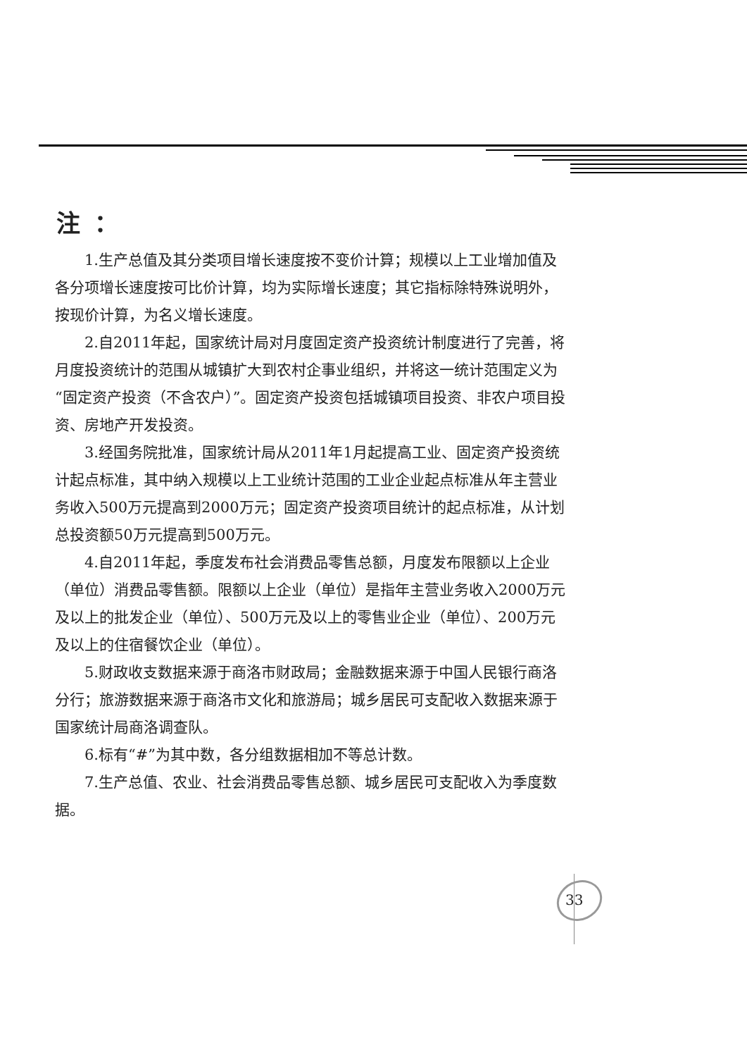注：
1.生产总值及其分类项目增长速度按不变价计算；规模以上工业增加值及各分项增长速度按可比价计算，均为实际增长速度；其它指标除特殊说明外，按现价计算，为名义增长速度。
2.自2011年起，国家统计局对月度固定资产投资统计制度进行了完善，将月度投资统计的范围从城镇扩大到农村企事业组织，并将这一统计范围定义为“固定资产投资（不含农户）”。固定资产投资包括城镇项目投资、非农户项目投资、房地产开发投资。
3.经国务院批准，国家统计局从2011年1月起提高工业、固定资产投资统计起点标准，其中纳入规模以上工业统计范围的工业企业起点标准从年主营业务收入500万元提高到2000万元；固定资产投资项目统计的起点标准，从计划总投资额50万元提高到500万元。
4.自2011年起，季度发布社会消费品零售总额，月度发布限额以上企业（单位）消费品零售额。限额以上企业（单位）是指年主营业务收入2000万元及以上的批发企业（单位）、500万元及以上的零售业企业（单位）、200万元及以上的住宿餐饮企业（单位）。
5.财政收支数据来源于商洛市财政局；金融数据来源于中国人民银行商洛分行；旅游数据来源于商洛市文化和旅游局；城乡居民可支配收入数据来源于国家统计局商洛调查队。
6.标有“#”为其中数，各分组数据相加不等总计数。
7.生产总值、农业、社会消费品零售总额、城乡居民可支配收入为季度数据。
33